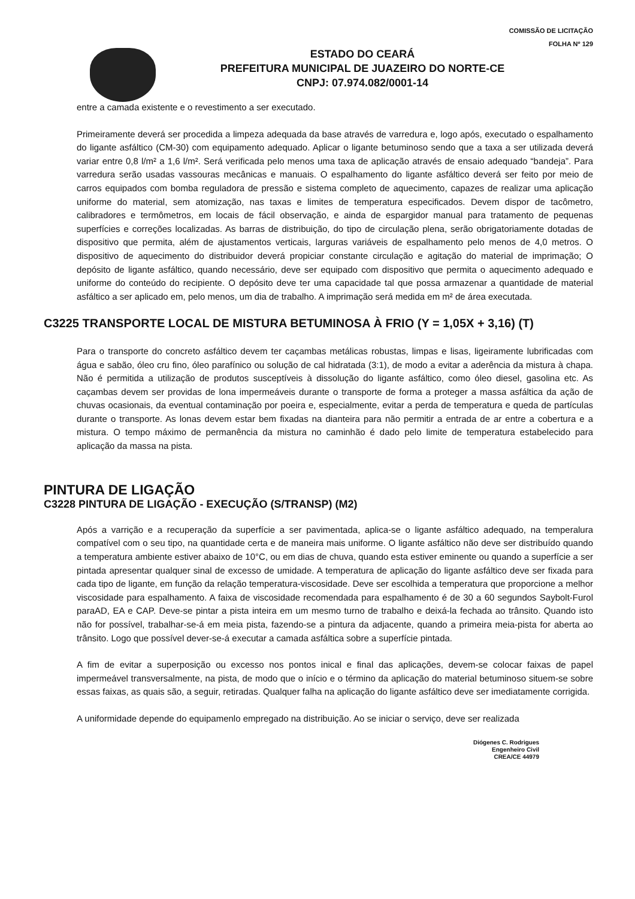COMISSÃO DE LICITAÇÃO
FOLHA Nº 129
ESTADO DO CEARÁ
PREFEITURA MUNICIPAL DE JUAZEIRO DO NORTE-CE
CNPJ: 07.974.082/0001-14
entre a camada existente e o revestimento a ser executado.
Primeiramente deverá ser procedida a limpeza adequada da base através de varredura e, logo após, executado o espalhamento do ligante asfáltico (CM-30) com equipamento adequado. Aplicar o ligante betuminoso sendo que a taxa a ser utilizada deverá variar entre 0,8 l/m² a 1,6 l/m². Será verificada pelo menos uma taxa de aplicação através de ensaio adequado “bandeja”. Para varredura serão usadas vassouras mecânicas e manuais. O espalhamento do ligante asfáltico deverá ser feito por meio de carros equipados com bomba reguladora de pressão e sistema completo de aquecimento, capazes de realizar uma aplicação uniforme do material, sem atomização, nas taxas e limites de temperatura especificados. Devem dispor de tacômetro, calibradores e termômetros, em locais de fácil observação, e ainda de espargidor manual para tratamento de pequenas superfícies e correções localizadas. As barras de distribuição, do tipo de circulação plena, serão obrigatoriamente dotadas de dispositivo que permita, além de ajustamentos verticais, larguras variáveis de espalhamento pelo menos de 4,0 metros. O dispositivo de aquecimento do distribuidor deverá propiciar constante circulação e agitação do material de imprimação; O depósito de ligante asfáltico, quando necessário, deve ser equipado com dispositivo que permita o aquecimento adequado e uniforme do conteúdo do recipiente. O depósito deve ter uma capacidade tal que possa armazenar a quantidade de material asfáltico a ser aplicado em, pelo menos, um dia de trabalho. A imprimação será medida em m² de área executada.
C3225 TRANSPORTE LOCAL DE MISTURA BETUMINOSA À FRIO (Y = 1,05X + 3,16) (T)
Para o transporte do concreto asfáltico devem ter caçambas metálicas robustas, limpas e lisas, ligeiramente lubrificadas com água e sabão, óleo cru fino, óleo parafínico ou solução de cal hidratada (3:1), de modo a evitar a aderência da mistura à chapa. Não é permitida a utilização de produtos susceptíveis à dissolução do ligante asfáltico, como óleo diesel, gasolina etc. As caçambas devem ser providas de lona impermeáveis durante o transporte de forma a proteger a massa asfáltica da ação de chuvas ocasionais, da eventual contaminação por poeira e, especialmente, evitar a perda de temperatura e queda de partículas durante o transporte. As lonas devem estar bem fixadas na dianteira para não permitir a entrada de ar entre a cobertura e a mistura. O tempo máximo de permanência da mistura no caminhão é dado pelo limite de temperatura estabelecido para aplicação da massa na pista.
PINTURA DE LIGAÇÃO
C3228 PINTURA DE LIGAÇÃO - EXECUÇÃO (S/TRANSP) (M2)
Após a varrição e a recuperação da superfície a ser pavimentada, aplica-se o ligante asfáltico adequado, na temperalura compatível com o seu tipo, na quantidade certa e de maneira mais uniforme. O ligante asfáltico não deve ser distribuído quando a temperatura ambiente estiver abaixo de 10°C, ou em dias de chuva, quando esta estiver eminente ou quando a superfície a ser pintada apresentar qualquer sinal de excesso de umidade. A temperatura de aplicação do ligante asfáltico deve ser fixada para cada tipo de ligante, em função da relação temperatura-viscosidade. Deve ser escolhida a temperatura que proporcione a melhor viscosidade para espalhamento. A faixa de viscosidade recomendada para espalhamento é de 30 a 60 segundos Saybolt-Furol paraAD, EA e CAP. Deve-se pintar a pista inteira em um mesmo turno de trabalho e deixá-la fechada ao trânsito. Quando isto não for possível, trabalhar-se-á em meia pista, fazendo-se a pintura da adjacente, quando a primeira meia-pista for aberta ao trânsito. Logo que possível dever-se-á executar a camada asfáltica sobre a superfície pintada.
A fim de evitar a superposição ou excesso nos pontos inical e final das aplicações, devem-se colocar faixas de papel impermeável transversalmente, na pista, de modo que o início e o término da aplicação do material betuminoso situem-se sobre essas faixas, as quais são, a seguir, retiradas. Qualquer falha na aplicação do ligante asfáltico deve ser imediatamente corrigida.
A uniformidade depende do equipamenlo empregado na distribuição. Ao se iniciar o serviço, deve ser realizada
Diógenes C. Rodrigues
Engenheiro Civil
CREA/CE 44979